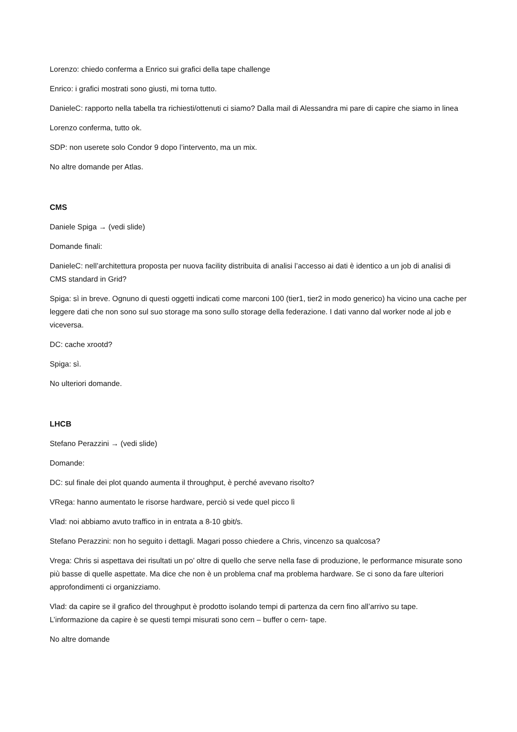Lorenzo: chiedo conferma a Enrico sui grafici della tape challenge
Enrico: i grafici mostrati sono giusti, mi torna tutto.
DanieleC: rapporto nella tabella tra richiesti/ottenuti ci siamo? Dalla mail di Alessandra mi pare di capire che siamo in linea
Lorenzo conferma, tutto ok.
SDP: non userete solo Condor 9 dopo l’intervento, ma un mix.
No altre domande per Atlas.
CMS
Daniele Spiga → (vedi slide)
Domande finali:
DanieleC: nell’architettura proposta per nuova facility distribuita di analisi l’accesso ai dati è identico a un job di analisi di CMS standard in Grid?
Spiga: sì in breve. Ognuno di questi oggetti indicati come marconi 100 (tier1, tier2 in modo generico) ha vicino una cache per leggere dati che non sono sul suo storage ma sono sullo storage della federazione. I dati vanno dal worker node al job e viceversa.
DC: cache xrootd?
Spiga: sì.
No ulteriori domande.
LHCB
Stefano Perazzini → (vedi slide)
Domande:
DC: sul finale dei plot quando aumenta il throughput, è perché avevano risolto?
VRega: hanno aumentato le risorse hardware, perciò si vede quel picco lì
Vlad: noi abbiamo avuto traffico in in entrata a 8-10 gbit/s.
Stefano Perazzini: non ho seguito i dettagli. Magari posso chiedere a Chris, vincenzo sa qualcosa?
Vrega: Chris si aspettava dei risultati un po’ oltre di quello che serve nella fase di produzione, le performance misurate sono più basse di quelle aspettate. Ma dice che non è un problema cnaf ma problema hardware. Se ci sono da fare ulteriori approfondimenti ci organizziamo.
Vlad: da capire se il grafico del throughput è prodotto isolando tempi di partenza da cern fino all’arrivo su tape. L’informazione da capire è se questi tempi misurati sono cern – buffer o cern- tape.
No altre domande